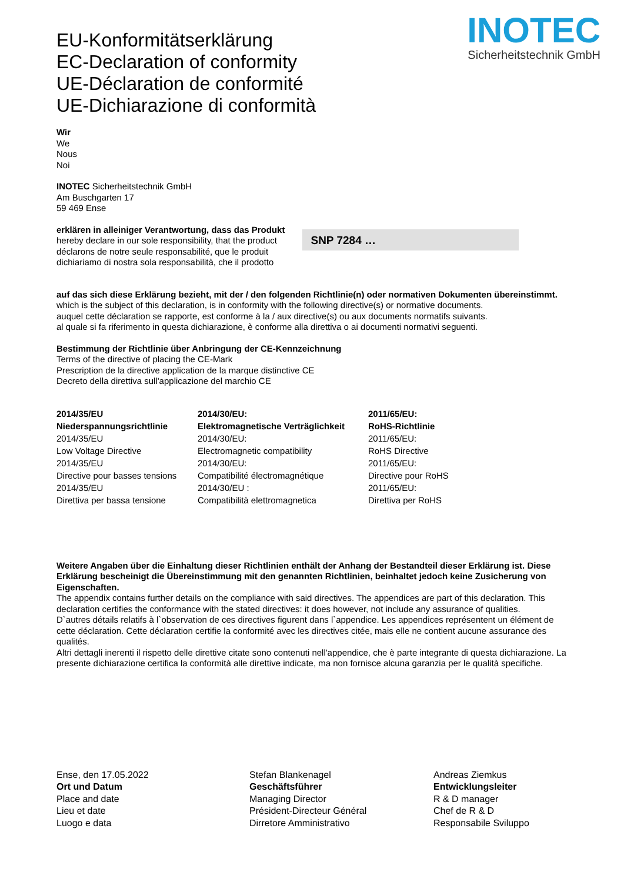INOTEC
Sicherheitstechnik GmbH
EU-Konformitätserklärung
EC-Declaration of conformity
UE-Déclaration de conformité
UE-Dichiarazione di conformità
Wir
We
Nous
Noi
INOTEC Sicherheitstechnik GmbH
Am Buschgarten 17
59 469 Ense
erklären in alleiniger Verantwortung, dass das Produkt
hereby declare in our sole responsibility, that the product
déclarons de notre seule responsabilité, que le produit
dichiariamo di nostra sola responsabilità, che il prodotto
SNP 7284 …
auf das sich diese Erklärung bezieht, mit der / den folgenden Richtlinie(n) oder normativen Dokumenten übereinstimmt.
which is the subject of this declaration, is in conformity with the following directive(s) or normative documents.
auquel cette déclaration se rapporte, est conforme à la / aux directive(s) ou aux documents normatifs suivants.
al quale si fa riferimento in questa dichiarazione, è conforme alla direttiva o ai documenti normativi seguenti.
Bestimmung der Richtlinie über Anbringung der CE-Kennzeichnung
Terms of the directive of placing the CE-Mark
Prescription de la directive application de la marque distinctive CE
Decreto della direttiva sull'applicazione del marchio CE
2014/35/EU
Niederspannungsrichtlinie
2014/35/EU
Low Voltage Directive
2014/35/EU
Directive pour basses tensions
2014/35/EU
Direttiva per bassa tensione
2014/30/EU:
Elektromagnetische Verträglichkeit
2014/30/EU:
Electromagnetic compatibility
2014/30/EU:
Compatibilité électromagnétique
2014/30/EU :
Compatibilità elettromagnetica
2011/65/EU:
RoHS-Richtlinie
2011/65/EU:
RoHS Directive
2011/65/EU:
Directive pour RoHS
2011/65/EU:
Direttiva per RoHS
Weitere Angaben über die Einhaltung dieser Richtlinien enthält der Anhang der Bestandteil dieser Erklärung ist. Diese Erklärung bescheinigt die Übereinstimmung mit den genannten Richtlinien, beinhaltet jedoch keine Zusicherung von Eigenschaften.
The appendix contains further details on the compliance with said directives. The appendices are part of this declaration. This declaration certifies the conformance with the stated directives: it does however, not include any assurance of qualities.
D`autres détails relatifs à l`observation de ces directives figurent dans l`appendice. Les appendices représentent un élément de cette déclaration. Cette déclaration certifie la conformité avec les directives citée, mais elle ne contient aucune assurance des qualités.
Altri dettagli inerenti il rispetto delle direttive citate sono contenuti nell'appendice, che è parte integrante di questa dichiarazione. La presente dichiarazione certifica la conformità alle direttive indicate, ma non fornisce alcuna garanzia per le qualità specifiche.
Ense, den 17.05.2022
Ort und Datum
Place and date
Lieu et date
Luogo e data
Stefan Blankenagel
Geschäftsführer
Managing Director
Président-Directeur Général
Dirretore Amministrativo
Andreas Ziemkus
Entwicklungsleiter
R & D manager
Chef de R & D
Responsabile Sviluppo